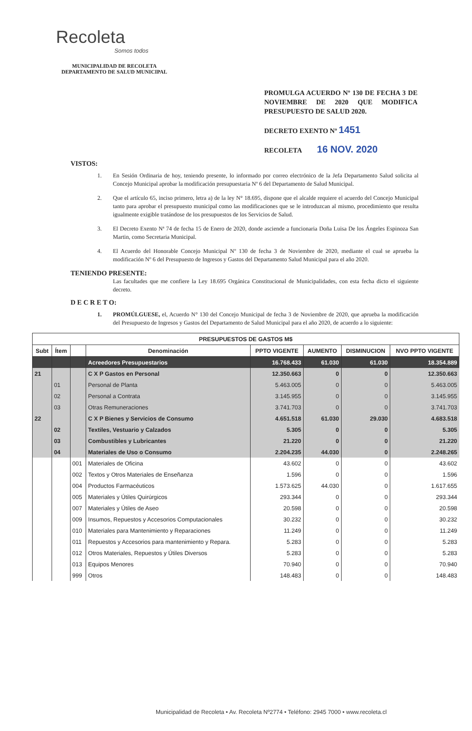Recoleta
Somos todos
MUNICIPALIDAD DE RECOLETA
DEPARTAMENTO DE SALUD MUNICIPAL
PROMULGA ACUERDO Nº 130 DE FECHA 3 DE NOVIEMBRE DE 2020 QUE MODIFICA PRESUPUESTO DE SALUD 2020.
DECRETO EXENTO Nº 1451
RECOLETA 16 NOV. 2020
VISTOS:
1. En Sesión Ordinaria de hoy, teniendo presente, lo informado por correo electrónico de la Jefa Departamento Salud solicita al Concejo Municipal aprobar la modificación presupuestaria Nº 6 del Departamento de Salud Municipal.
2. Que el artículo 65, inciso primero, letra a) de la ley N° 18.695, dispone que el alcalde requiere el acuerdo del Concejo Municipal tanto para aprobar el presupuesto municipal como las modificaciones que se le introduzcan al mismo, procedimiento que resulta igualmente exigible tratándose de los presupuestos de los Servicios de Salud.
3. El Decreto Exento Nª 74 de fecha 15 de Enero de 2020, donde asciende a funcionaria Doña Luisa De los Ángeles Espinoza San Martin, como Secretaria Municipal.
4. El Acuerdo del Honorable Concejo Municipal Nº 130 de fecha 3 de Noviembre de 2020, mediante el cual se aprueba la modificación Nº 6 del Presupuesto de Ingresos y Gastos del Departamento Salud Municipal para el año 2020.
TENIENDO PRESENTE:
Las facultades que me confiere la Ley 18.695 Orgánica Constitucional de Municipalidades, con esta fecha dicto el siguiente decreto.
D E C R E T O:
1. PROMÚLGUESE, el, Acuerdo N° 130 del Concejo Municipal de fecha 3 de Noviembre de 2020, que aprueba la modificación del Presupuesto de Ingresos y Gastos del Departamento de Salud Municipal para el año 2020, de acuerdo a lo siguiente:
| PRESUPUESTOS DE GASTOS M$ | | | | | | | |
| --- | --- | --- | --- | --- | --- | --- | --- |
| Subt | Ítem | | Denominación | PPTO VIGENTE | AUMENTO | DISMINUCION | NVO PPTO VIGENTE |
| | | | Acreedores Presupuestarios | 16.768.433 | 61.030 | 61.030 | 18.354.889 |
| 21 | | | C X P Gastos en Personal | 12.350.663 | 0 | 0 | 12.350.663 |
| | 01 | | Personal de Planta | 5.463.005 | 0 | 0 | 5.463.005 |
| | 02 | | Personal a Contrata | 3.145.955 | 0 | 0 | 3.145.955 |
| | 03 | | Otras Remuneraciones | 3.741.703 | 0 | 0 | 3.741.703 |
| 22 | | | C X P Bienes y Servicios de Consumo | 4.651.518 | 61.030 | 29.030 | 4.683.518 |
| | 02 | | Textiles, Vestuario y Calzados | 5.305 | 0 | 0 | 5.305 |
| | 03 | | Combustibles y Lubricantes | 21.220 | 0 | 0 | 21.220 |
| | 04 | | Materiales de Uso o Consumo | 2.204.235 | 44.030 | 0 | 2.248.265 |
| | | 001 | Materiales de Oficina | 43.602 | 0 | 0 | 43.602 |
| | | 002 | Textos y Otros Materiales de Enseñanza | 1.596 | 0 | 0 | 1.596 |
| | | 004 | Productos Farmacéuticos | 1.573.625 | 44.030 | 0 | 1.617.655 |
| | | 005 | Materiales y Útiles Quirúrgicos | 293.344 | 0 | 0 | 293.344 |
| | | 007 | Materiales y Útiles de Aseo | 20.598 | 0 | 0 | 20.598 |
| | | 009 | Insumos, Repuestos y Accesorios Computacionales | 30.232 | 0 | 0 | 30.232 |
| | | 010 | Materiales para Mantenimiento y Reparaciones | 11.249 | 0 | 0 | 11.249 |
| | | 011 | Repuestos y Accesorios para mantenimiento y Repara. | 5.283 | 0 | 0 | 5.283 |
| | | 012 | Otros Materiales, Repuestos y Útiles Diversos | 5.283 | 0 | 0 | 5.283 |
| | | 013 | Equipos Menores | 70.940 | 0 | 0 | 70.940 |
| | | 999 | Otros | 148.483 | 0 | 0 | 148.483 |
Municipalidad de Recoleta • Av. Recoleta Nº2774 • Teléfono: 2945 7000 • www.recoleta.cl